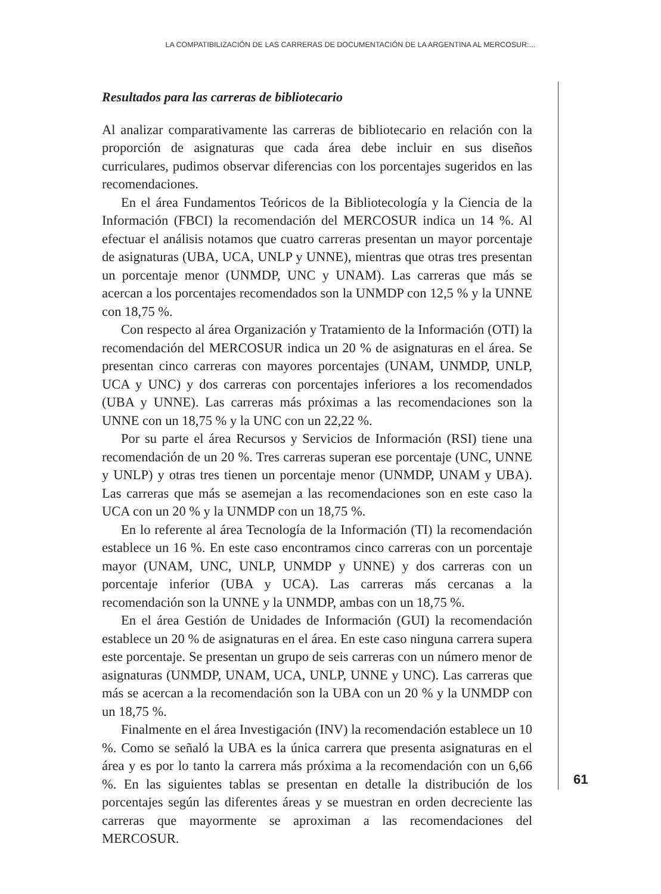LA COMPATIBILIZACIÓN DE LAS CARRERAS DE DOCUMENTACIÓN DE LA ARGENTINA AL MERCOSUR:...
Resultados para las carreras de bibliotecario
Al analizar comparativamente las carreras de bibliotecario en relación con la proporción de asignaturas que cada área debe incluir en sus diseños curriculares, pudimos observar diferencias con los porcentajes sugeridos en las recomendaciones.
En el área Fundamentos Teóricos de la Bibliotecología y la Ciencia de la Información (FBCI) la recomendación del MERCOSUR indica un 14 %. Al efectuar el análisis notamos que cuatro carreras presentan un mayor porcentaje de asignaturas (UBA, UCA, UNLP y UNNE), mientras que otras tres presentan un porcentaje menor (UNMDP, UNC y UNAM). Las carreras que más se acercan a los porcentajes recomendados son la UNMDP con 12,5 % y la UNNE con 18,75 %.
Con respecto al área Organización y Tratamiento de la Información (OTI) la recomendación del MERCOSUR indica un 20 % de asignaturas en el área. Se presentan cinco carreras con mayores porcentajes (UNAM, UNMDP, UNLP, UCA y UNC) y dos carreras con porcentajes inferiores a los recomendados (UBA y UNNE). Las carreras más próximas a las recomendaciones son la UNNE con un 18,75 % y la UNC con un 22,22 %.
Por su parte el área Recursos y Servicios de Información (RSI) tiene una recomendación de un 20 %. Tres carreras superan ese porcentaje (UNC, UNNE y UNLP) y otras tres tienen un porcentaje menor (UNMDP, UNAM y UBA). Las carreras que más se asemejan a las recomendaciones son en este caso la UCA con un 20 % y la UNMDP con un 18,75 %.
En lo referente al área Tecnología de la Información (TI) la recomendación establece un 16 %. En este caso encontramos cinco carreras con un porcentaje mayor (UNAM, UNC, UNLP, UNMDP y UNNE) y dos carreras con un porcentaje inferior (UBA y UCA). Las carreras más cercanas a la recomendación son la UNNE y la UNMDP, ambas con un 18,75 %.
En el área Gestión de Unidades de Información (GUI) la recomendación establece un 20 % de asignaturas en el área. En este caso ninguna carrera supera este porcentaje. Se presentan un grupo de seis carreras con un número menor de asignaturas (UNMDP, UNAM, UCA, UNLP, UNNE y UNC). Las carreras que más se acercan a la recomendación son la UBA con un 20 % y la UNMDP con un 18,75 %.
Finalmente en el área Investigación (INV) la recomendación establece un 10 %. Como se señaló la UBA es la única carrera que presenta asignaturas en el área y es por lo tanto la carrera más próxima a la recomendación con un 6,66 %. En las siguientes tablas se presentan en detalle la distribución de los porcentajes según las diferentes áreas y se muestran en orden decreciente las carreras que mayormente se aproximan a las recomendaciones del MERCOSUR.
61